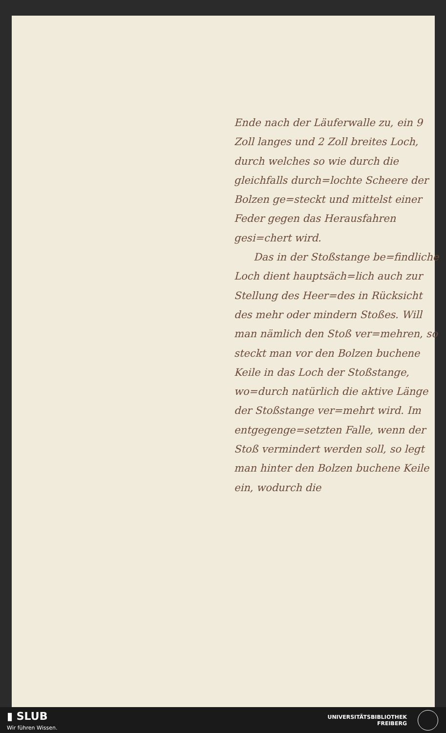Ende nach der Läuferwalle zu, ein 9 Zoll langes und 2 Zoll breites Loch, durch welches so wie durch die gleichfalls durch=lochte Scheere der Bolzen ge=steckt und mittelst einer Feder gegen das Herausfahren gesi=chert wird.
Das in der Stoßstange be=findliche Loch dient hauptsäch=lich auch zur Stellung des Heer=des in Rücksicht des mehr oder mindern Stoßes. Will man nämlich den Stoß ver=mehren, so steckt man vor den Bolzen buchene Keile in das Loch der Stoßstange, wo=durch natürlich die aktive Länge der Stoßstange ver=mehrt wird. Im entgegenge=setzten Falle, wenn der Stoß vermindert werden soll, so legt man hinter den Bolzen buchene Keile ein, wodurch die
▮ SLUB
Wir führen Wissen.
UNIVERSITÄTSBIBLIOTHEK
FREIBERG